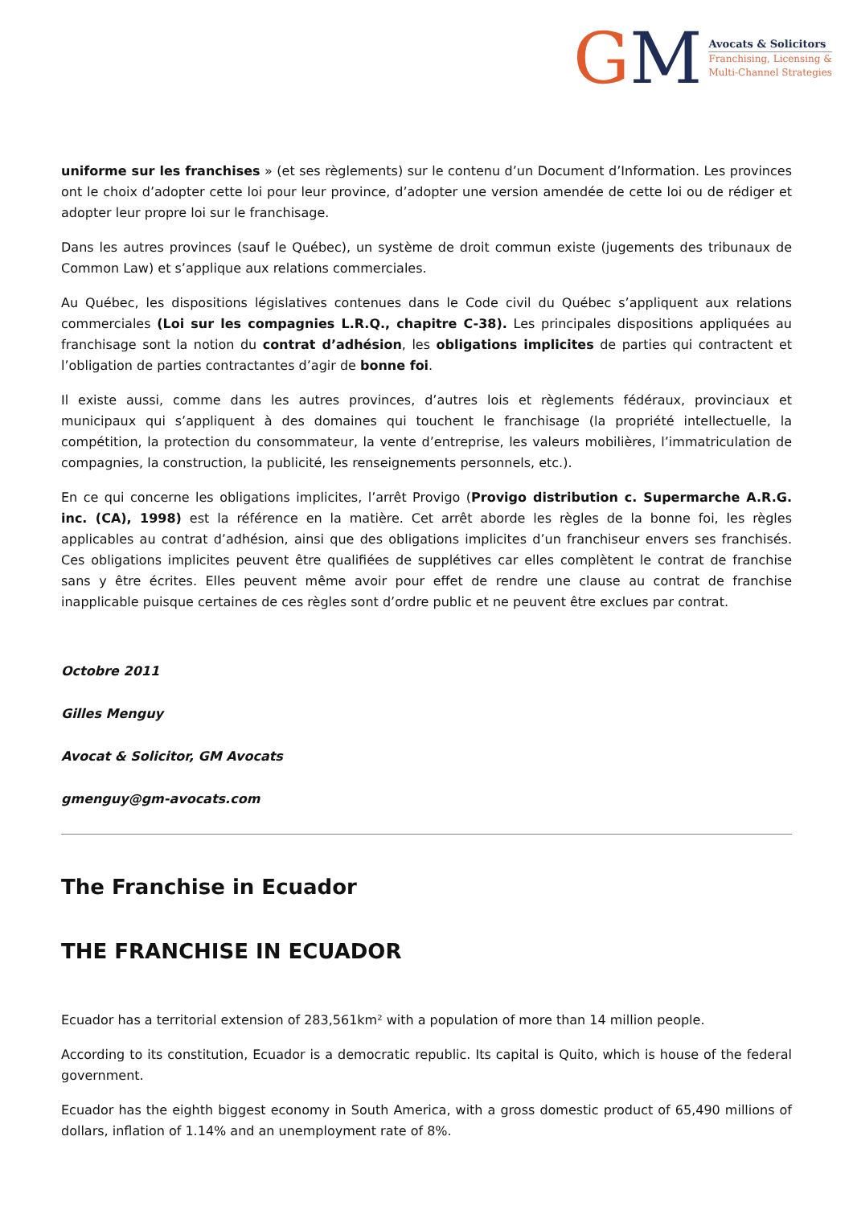GM
Avocats & Solicitors
Franchising, Licensing &
Multi-Channel Strategies
uniforme sur les franchises » (et ses règlements) sur le contenu d’un Document d’Information. Les provinces ont le choix d’adopter cette loi pour leur province, d’adopter une version amendée de cette loi ou de rédiger et adopter leur propre loi sur le franchisage.
Dans les autres provinces (sauf le Québec), un système de droit commun existe (jugements des tribunaux de Common Law) et s’applique aux relations commerciales.
Au Québec, les dispositions législatives contenues dans le Code civil du Québec s’appliquent aux relations commerciales (Loi sur les compagnies L.R.Q., chapitre C-38). Les principales dispositions appliquées au franchisage sont la notion du contrat d’adhésion, les obligations implicites de parties qui contractent et l’obligation de parties contractantes d’agir de bonne foi.
Il existe aussi, comme dans les autres provinces, d’autres lois et règlements fédéraux, provinciaux et municipaux qui s’appliquent à des domaines qui touchent le franchisage (la propriété intellectuelle, la compétition, la protection du consommateur, la vente d’entreprise, les valeurs mobilières, l’immatriculation de compagnies, la construction, la publicité, les renseignements personnels, etc.).
En ce qui concerne les obligations implicites, l’arrêt Provigo (Provigo distribution c. Supermarche A.R.G. inc. (CA), 1998) est la référence en la matière. Cet arrêt aborde les règles de la bonne foi, les règles applicables au contrat d’adhésion, ainsi que des obligations implicites d’un franchiseur envers ses franchisés. Ces obligations implicites peuvent être qualifiées de supplétives car elles complètent le contrat de franchise sans y être écrites. Elles peuvent même avoir pour effet de rendre une clause au contrat de franchise inapplicable puisque certaines de ces règles sont d’ordre public et ne peuvent être exclues par contrat.
Octobre 2011
Gilles Menguy
Avocat & Solicitor, GM Avocats
gmenguy@gm-avocats.com
The Franchise in Ecuador
THE FRANCHISE IN ECUADOR
Ecuador has a territorial extension of 283,561km² with a population of more than 14 million people.
According to its constitution, Ecuador is a democratic republic. Its capital is Quito, which is house of the federal government.
Ecuador has the eighth biggest economy in South America, with a gross domestic product of 65,490 millions of dollars, inflation of 1.14% and an unemployment rate of 8%.